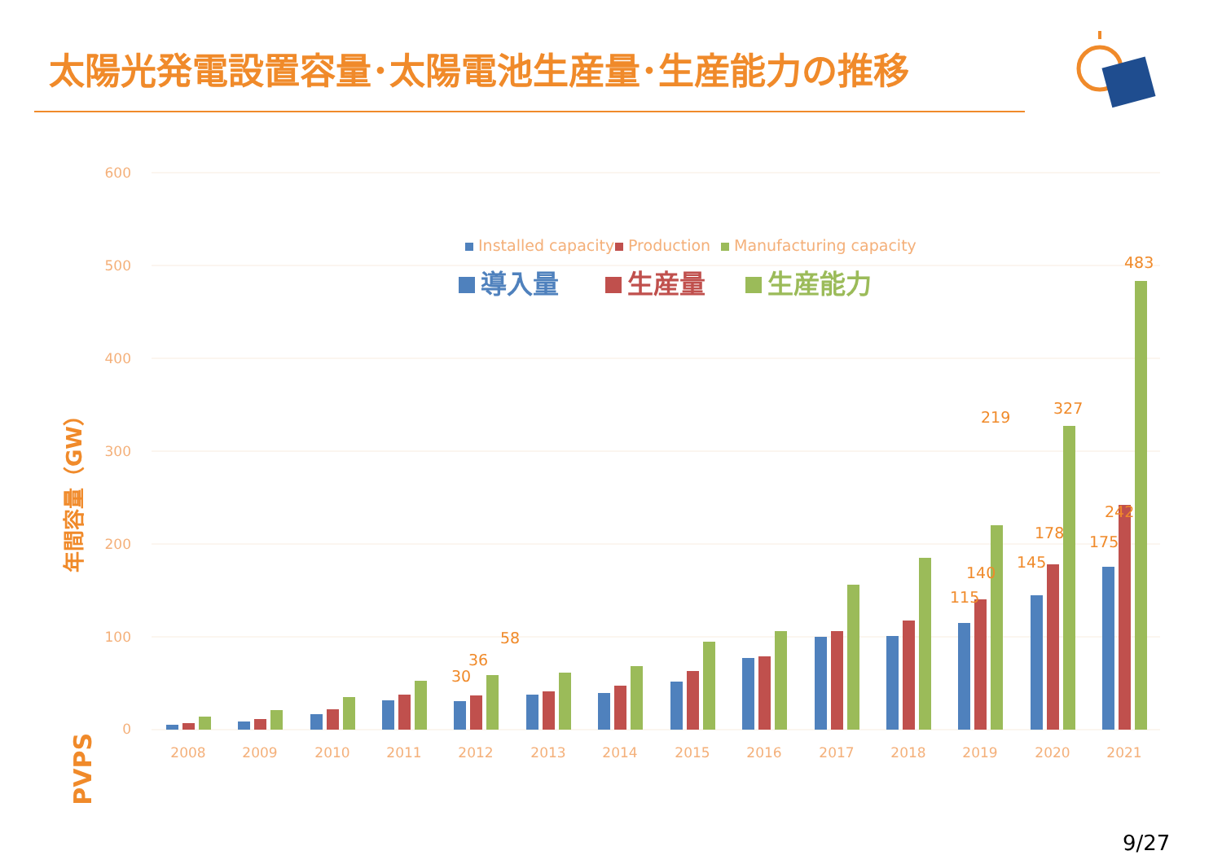太陽光発電設置容量･太陽電池生産量･生産能力の推移
600
500
400
300
200
100
0
年間容量（GW）
Installed capacity
Production
Manufacturing capacity
導入量
生産量
生産能力
30
36
58
115
140
219
145
178
327
175
242
483
2008
2009
2010
2011
2012
2013
2014
2015
2016
2017
2018
2019
2020
2021
PVPS
9/27